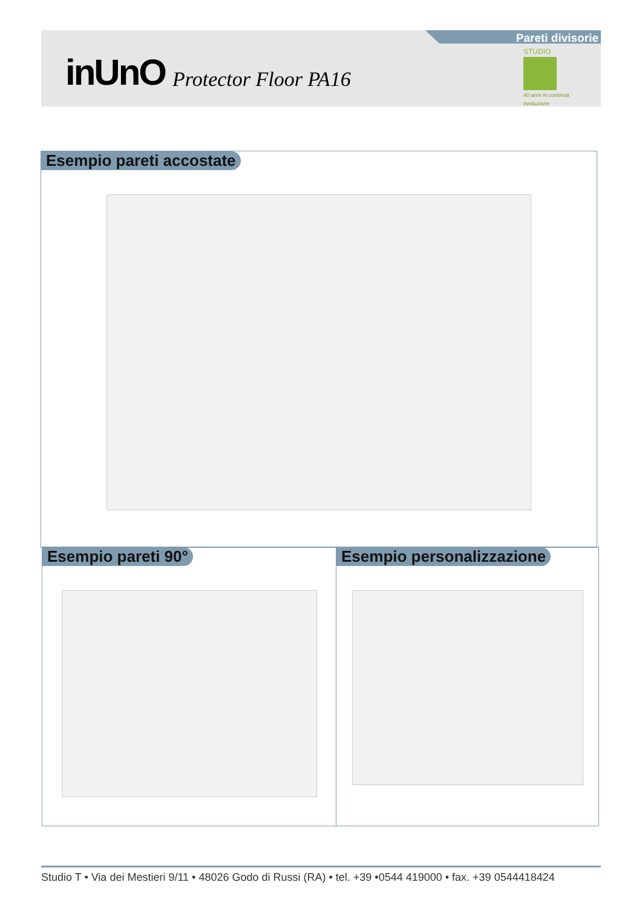Pareti divisorie
inUnO Protector Floor PA16
STUDIO
40 anni in continua evoluzione
Esempio pareti accostate
Esempio pareti 90° Esempio personalizzazione
Studio T • Via dei Mestieri 9/11 • 48026 Godo di Russi (RA) • tel. +39 •0544 419000 • fax. +39 0544418424